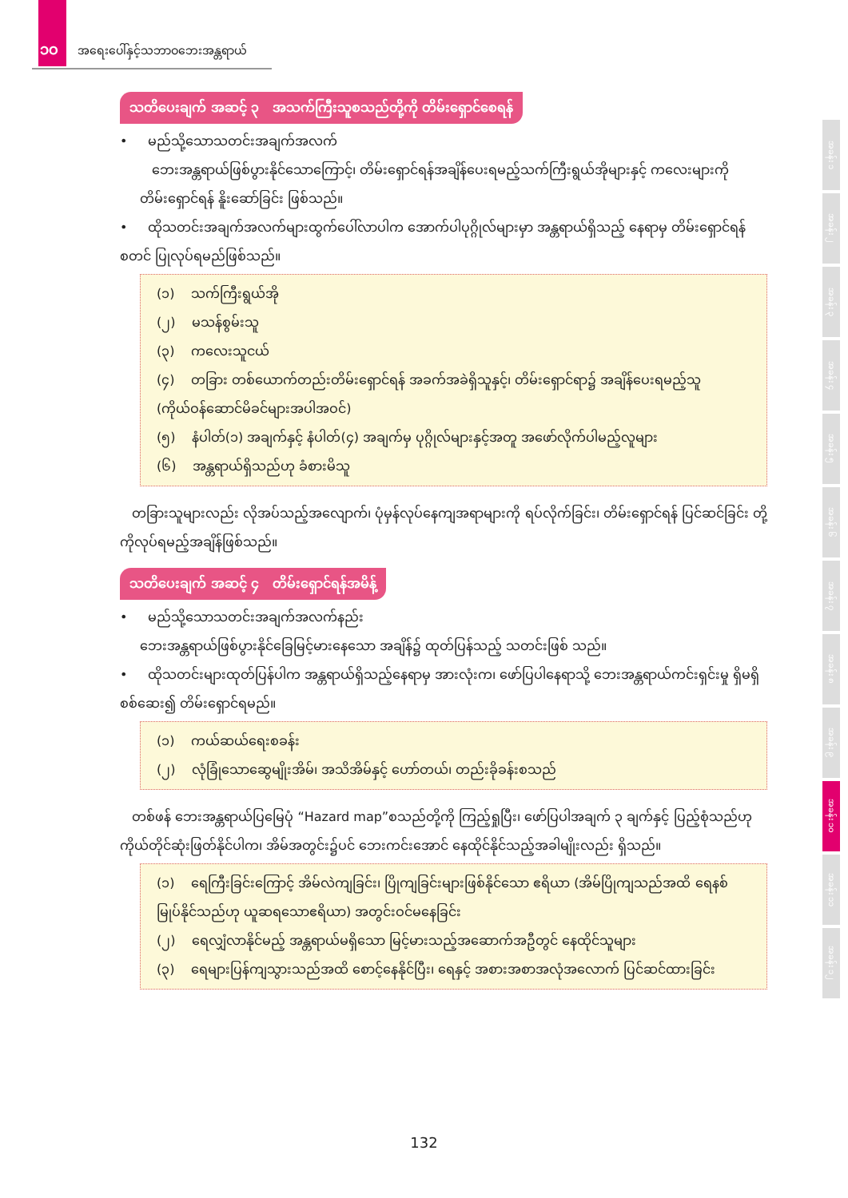၁၀ အရေးပေါ်နှင့်သဘာဝဘေးအန္တရာယ်
သတိပေးချက် အဆင့် ၃ အသက်ကြီးသူစသည်တို့ကို တိမ်းရှောင်စေရန်
• မည်သို့သောသတင်းအချက်အလက်
ဘေးအန္တရာယ်ဖြစ်ပွားနိုင်သောကြောင့်၊ တိမ်းရှောင်ရန်အချိန်ပေးရမည့်သက်ကြီးရွယ်အိုများနှင့် ကလေးများကို တိမ်းရှောင်ရန် နိူးဆော်ခြင်း ဖြစ်သည်။
• ထိုသတင်းအချက်အလက်များထွက်ပေါ်လာပါက အောက်ပါပုဂ္ဂိုလ်များမှာ အန္တရာယ်ရှိသည့် နေရာမှ တိမ်းရှောင်ရန် စတင် ပြုလုပ်ရမည်ဖြစ်သည်။
(၁) သက်ကြီးရွယ်အို
(၂) မသန်စွမ်းသူ
(၃) ကလေးသူငယ်
(၄) တခြား တစ်ယောက်တည်းတိမ်းရှောင်ရန် အခက်အခဲရှိသူနှင့်၊ တိမ်းရှောင်ရာ၌ အချိန်ပေးရမည့်သူ (ကိုယ်ဝန်ဆောင်မိခင်များအပါအဝင်)
(၅) နံပါတ်(၁) အချက်နှင့် နံပါတ်(၄) အချက်မှ ပုဂ္ဂိုလ်များနှင့်အတူ အဖော်လိုက်ပါမည့်လူများ
(၆) အန္တရာယ်ရှိသည်ဟု ခံစားမိသူ
တခြားသူများလည်း လိုအပ်သည့်အလျောက်၊ ပုံမှန်လုပ်နေကျအရာများကို ရပ်လိုက်ခြင်း၊ တိမ်းရှောင်ရန် ပြင်ဆင်ခြင်း တို့ကိုလုပ်ရမည့်အချိန်ဖြစ်သည်။
သတိပေးချက် အဆင့် ၄ တိမ်းရှောင်ရန်အမိန့်
• မည်သို့သောသတင်းအချက်အလက်နည်း
ဘေးအန္တရာယ်ဖြစ်ပွားနိုင်ခြေမြင့်မားနေသော အချိန်၌ ထုတ်ပြန်သည့် သတင်းဖြစ် သည်။
• ထိုသတင်းများထုတ်ပြန်ပါက အန္တရာယ်ရှိသည့်နေရာမှ အားလုံးက၊ ဖော်ပြပါနေရာသို့ ဘေးအန္တရာယ်ကင်းရှင်းမှု ရှိမရှိ စစ်ဆေး၍ တိမ်းရှောင်ရမည်။
(၁) ကယ်ဆယ်ရေးစခန်း
(၂) လုံခြုံသောဆွေမျိုးအိမ်၊ အသိအိမ်နှင့် ဟော်တယ်၊ တည်းခိုခန်းစသည်
တစ်ဖန် ဘေးအန္တရာယ်ပြမြေပုံ “Hazard map”စသည်တို့ကို ကြည့်ရှုပြီး၊ ဖော်ပြပါအချက် ၃ ချက်နှင့် ပြည့်စုံသည်ဟု ကိုယ်တိုင်ဆုံးဖြတ်နိုင်ပါက၊ အိမ်အတွင်း၌ပင် ဘေးကင်းအောင် နေထိုင်နိုင်သည့်အခါမျိုးလည်း ရှိသည်။
(၁) ရေကြီးခြင်းကြောင့် အိမ်လဲကျခြင်း၊ ပြိုကျခြင်းများဖြစ်နိုင်သော ဧရိယာ (အိမ်ပြိုကျသည်အထိ ရေနစ်မြုပ်နိုင်သည်ဟု ယူဆရသောဧရိယာ) အတွင်းဝင်မနေခြင်း
(၂) ရေလျှံလာနိုင်မည့် အန္တရာယ်မရှိသော မြင့်မားသည့်အဆောက်အဦတွင် နေထိုင်သူများ
(၃) ရေများပြန်ကျသွားသည်အထိ စောင့်နေနိုင်ပြီး၊ ရေနှင့် အစားအစာအလုံအလောက် ပြင်ဆင်ထားခြင်း
အခန်း ၁
အခန်း ၂
အခန်း ၃
အခန်း ၄
အခန်း ၅
အခန်း ၆
အခန်း ၇
အခန်း ၈
အခန်း ၉
အခန်း ၁၀
အခန်း ၁၁
အခန်း ၁၂
132